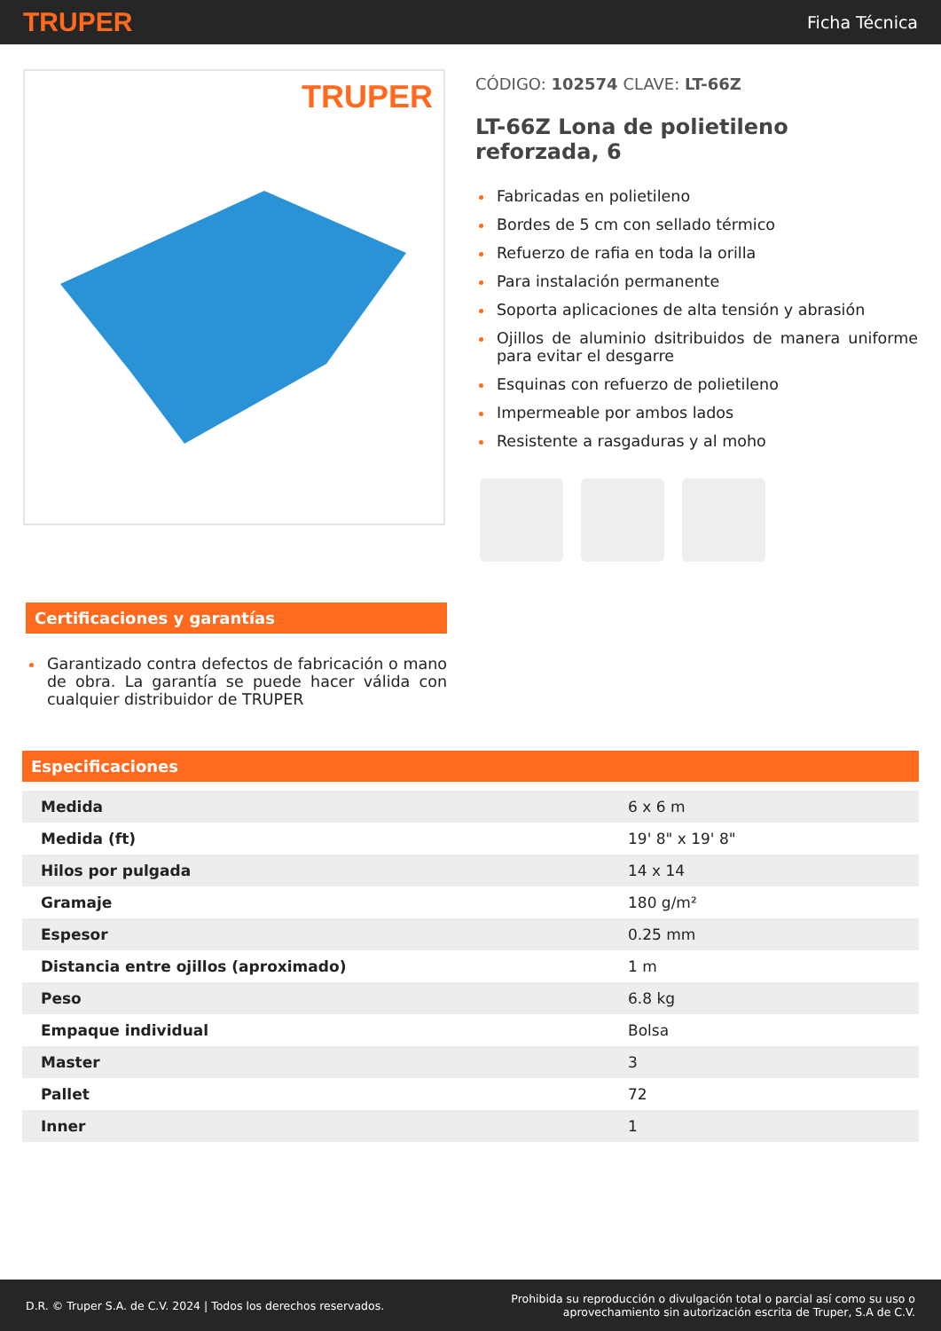TRUPER
Ficha Técnica
TRUPER
CÓDIGO: 102574 CLAVE: LT-66Z
LT-66Z Lona de polietileno reforzada, 6
Fabricadas en polietileno
Bordes de 5 cm con sellado térmico
Refuerzo de rafia en toda la orilla
Para instalación permanente
Soporta aplicaciones de alta tensión y abrasión
Ojillos de aluminio dsitribuidos de manera uniforme para evitar el desgarre
Esquinas con refuerzo de polietileno
Impermeable por ambos lados
Resistente a rasgaduras y al moho
Certificaciones y garantías
Garantizado contra defectos de fabricación o mano de obra. La garantía se puede hacer válida con cualquier distribuidor de TRUPER
Especificaciones
| Medida | 6 x 6 m |
| Medida (ft) | 19' 8" x 19' 8" |
| Hilos por pulgada | 14 x 14 |
| Gramaje | 180 g/m² |
| Espesor | 0.25 mm |
| Distancia entre ojillos (aproximado) | 1 m |
| Peso | 6.8 kg |
| Empaque individual | Bolsa |
| Master | 3 |
| Pallet | 72 |
| Inner | 1 |
D.R. © Truper S.A. de C.V. 2024 | Todos los derechos reservados.
Prohibida su reproducción o divulgación total o parcial así como su uso o
aprovechamiento sin autorización escrita de Truper, S.A de C.V.